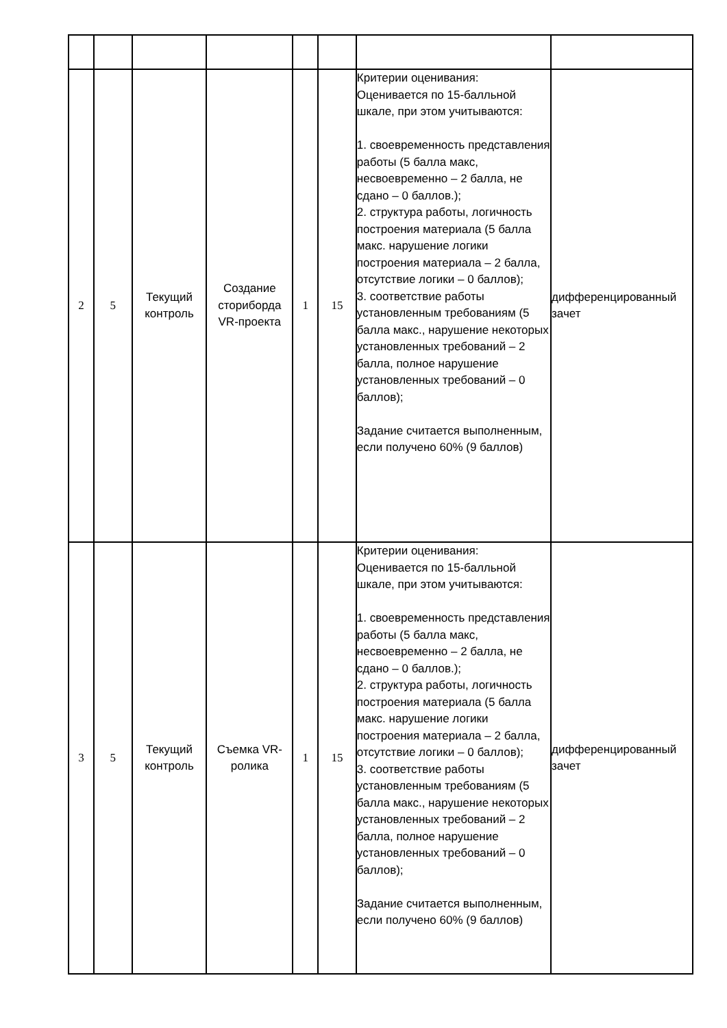| 2 | 5 | Текущий контроль | Создание сториборда VR-проекта | 1 | 15 | Критерии оценивания: Оценивается по 15-балльной шкале, при этом учитываются: 1. своевременность представления работы (5 балла макс, несвоевременно – 2 балла, не сдано – 0 баллов.); 2. структура работы, логичность построения материала (5 балла макс. нарушение логики построения материала – 2 балла, отсутствие логики – 0 баллов); 3. соответствие работы установленным требованиям (5 балла макс., нарушение некоторых установленных требований – 2 балла, полное нарушение установленных требований – 0 баллов); Задание считается выполненным, если получено 60% (9 баллов) | дифференцированный зачет |
| 3 | 5 | Текущий контроль | Съемка VR-ролика | 1 | 15 | Критерии оценивания: Оценивается по 15-балльной шкале, при этом учитываются: 1. своевременность представления работы (5 балла макс, несвоевременно – 2 балла, не сдано – 0 баллов.); 2. структура работы, логичность построения материала (5 балла макс. нарушение логики построения материала – 2 балла, отсутствие логики – 0 баллов); 3. соответствие работы установленным требованиям (5 балла макс., нарушение некоторых установленных требований – 2 балла, полное нарушение установленных требований – 0 баллов); Задание считается выполненным, если получено 60% (9 баллов) | дифференцированный зачет |